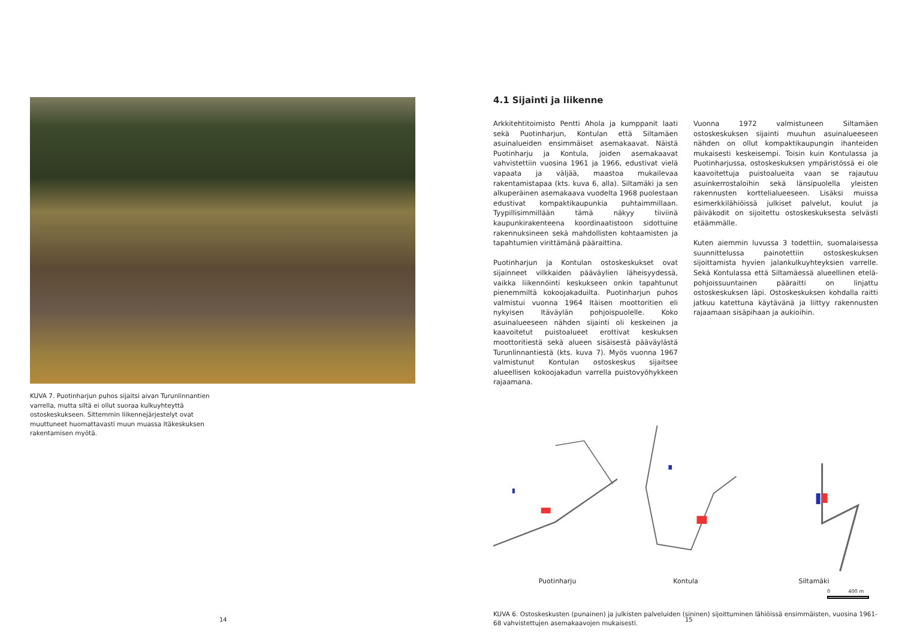KUVA 7. Puotinharjun puhos sijaitsi aivan Turunlinnantien varrella, mutta siltä ei ollut suoraa kulkuyhteyttä ostoskeskukseen. Sittemmin liikennejärjestelyt ovat muuttuneet huomattavasti muun muassa Itäkeskuksen rakentamisen myötä.
14
4.1 Sijainti ja liikenne
Arkkitehtitoimisto Pentti Ahola ja kumppanit laati sekä Puotinharjun, Kontulan että Siltamäen asuinalueiden ensimmäiset asemakaavat. Näistä Puotinharju ja Kontula, joiden asemakaavat vahvistettiin vuosina 1961 ja 1966, edustivat vielä vapaata ja väljää, maastoa mukailevaa rakentamistapaa (kts. kuva 6, alla). Siltamäki ja sen alkuperäinen asemakaava vuodelta 1968 puolestaan edustivat kompaktikaupunkia puhtaimmillaan. Tyypillisimmillään tämä näkyy tiiviinä kaupunkirakenteena koordinaatistoon sidottuine rakennuksineen sekä mahdollisten kohtaamisten ja tapahtumien virittämänä pääraittina.
Puotinharjun ja Kontulan ostoskeskukset ovat sijainneet vilkkaiden pääväylien läheisyydessä, vaikka liikennöinti keskukseen onkin tapahtunut pienemmiltä kokoojakaduilta. Puotinharjun puhos valmistui vuonna 1964 Itäisen moottoritien eli nykyisen Itäväylän pohjoispuolelle. Koko asuinalueeseen nähden sijainti oli keskeinen ja kaavoitetut puistoalueet erottivat keskuksen moottoritiestä sekä alueen sisäisestä pääväylästä Turunlinnantiestä (kts. kuva 7). Myös vuonna 1967 valmistunut Kontulan ostoskeskus sijaitsee alueellisen kokoojakadun varrella puistovyöhykkeen rajaamana.
Vuonna 1972 valmistuneen Siltamäen ostoskeskuksen sijainti muuhun asuinalueeseen nähden on ollut kompaktikaupungin ihanteiden mukaisesti keskeisempi. Toisin kuin Kontulassa ja Puotinharjussa, ostoskeskuksen ympäristössä ei ole kaavoitettuja puistoalueita vaan se rajautuu asuinkerrostaloihin sekä länsipuolella yleisten rakennusten korttelialueeseen. Lisäksi muissa esimerkkilähiöissä julkiset palvelut, koulut ja päiväkodit on sijoitettu ostoskeskuksesta selvästi etäämmälle.
Kuten aiemmin luvussa 3 todettiin, suomalaisessa suunnittelussa painotettiin ostoskeskuksen sijoittamista hyvien jalankulkuyhteyksien varrelle. Sekä Kontulassa että Siltamäessä alueellinen etelä-pohjoissuuntainen pääraitti on linjattu ostoskeskuksen läpi. Ostoskeskuksen kohdalla raitti jatkuu katettuna käytävänä ja liittyy rakennusten rajaamaan sisäpihaan ja aukioihin.
Puotinharju Kontula Siltamäki
0 400 m
KUVA 6. Ostoskeskusten (punainen) ja julkisten palveluiden (sininen) sijoittuminen lähiöissä ensimmäisten, vuosina 1961-68 vahvistettujen asemakaavojen mukaisesti.
15